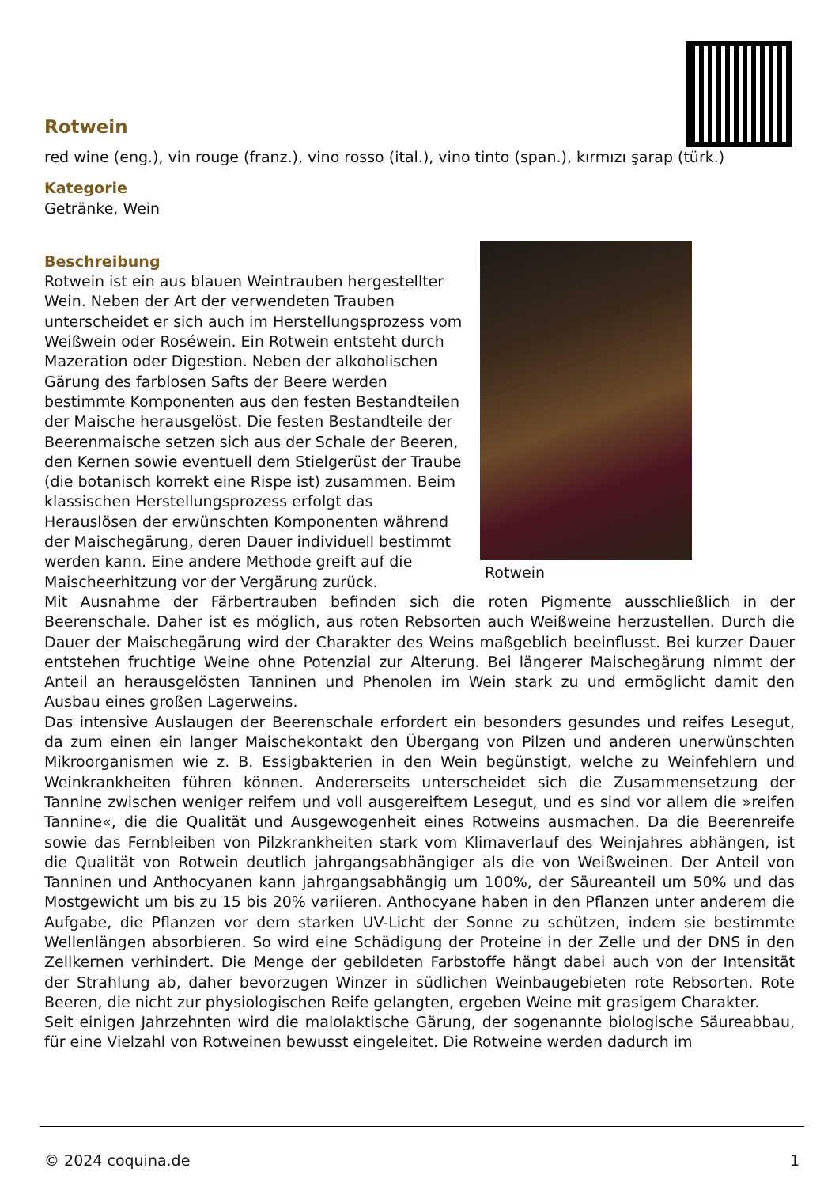Rotwein
red wine (eng.), vin rouge (franz.), vino rosso (ital.), vino tinto (span.), kırmızı şarap (türk.)
Kategorie
Getränke, Wein
Rotwein
Beschreibung
Rotwein ist ein aus blauen Weintrauben hergestellter Wein. Neben der Art der verwendeten Trauben unterscheidet er sich auch im Herstellungsprozess vom Weißwein oder Roséwein. Ein Rotwein entsteht durch Mazeration oder Digestion. Neben der alkoholischen Gärung des farblosen Safts der Beere werden bestimmte Komponenten aus den festen Bestandteilen der Maische herausgelöst. Die festen Bestandteile der Beerenmaische setzen sich aus der Schale der Beeren, den Kernen sowie eventuell dem Stielgerüst der Traube (die botanisch korrekt eine Rispe ist) zusammen. Beim klassischen Herstellungsprozess erfolgt das Herauslösen der erwünschten Komponenten während der Maischegärung, deren Dauer individuell bestimmt werden kann. Eine andere Methode greift auf die Maischeerhitzung vor der Vergärung zurück.
Mit Ausnahme der Färbertrauben befinden sich die roten Pigmente ausschließlich in der Beerenschale. Daher ist es möglich, aus roten Rebsorten auch Weißweine herzustellen. Durch die Dauer der Maischegärung wird der Charakter des Weins maßgeblich beeinflusst. Bei kurzer Dauer entstehen fruchtige Weine ohne Potenzial zur Alterung. Bei längerer Maischegärung nimmt der Anteil an herausgelösten Tanninen und Phenolen im Wein stark zu und ermöglicht damit den Ausbau eines großen Lagerweins.
Das intensive Auslaugen der Beerenschale erfordert ein besonders gesundes und reifes Lesegut, da zum einen ein langer Maischekontakt den Übergang von Pilzen und anderen unerwünschten Mikroorganismen wie z. B. Essigbakterien in den Wein begünstigt, welche zu Weinfehlern und Weinkrankheiten führen können. Andererseits unterscheidet sich die Zusammensetzung der Tannine zwischen weniger reifem und voll ausgereiftem Lesegut, und es sind vor allem die »reifen Tannine«, die die Qualität und Ausgewogenheit eines Rotweins ausmachen. Da die Beerenreife sowie das Fernbleiben von Pilzkrankheiten stark vom Klimaverlauf des Weinjahres abhängen, ist die Qualität von Rotwein deutlich jahrgangsabhängiger als die von Weißweinen. Der Anteil von Tanninen und Anthocyanen kann jahrgangsabhängig um 100%, der Säureanteil um 50% und das Mostgewicht um bis zu 15 bis 20% variieren. Anthocyane haben in den Pflanzen unter anderem die Aufgabe, die Pflanzen vor dem starken UV-Licht der Sonne zu schützen, indem sie bestimmte Wellenlängen absorbieren. So wird eine Schädigung der Proteine in der Zelle und der DNS in den Zellkernen verhindert. Die Menge der gebildeten Farbstoffe hängt dabei auch von der Intensität der Strahlung ab, daher bevorzugen Winzer in südlichen Weinbaugebieten rote Rebsorten. Rote Beeren, die nicht zur physiologischen Reife gelangten, ergeben Weine mit grasigem Charakter.
Seit einigen Jahrzehnten wird die malolaktische Gärung, der sogenannte biologische Säureabbau, für eine Vielzahl von Rotweinen bewusst eingeleitet. Die Rotweine werden dadurch im
© 2024 coquina.de 1